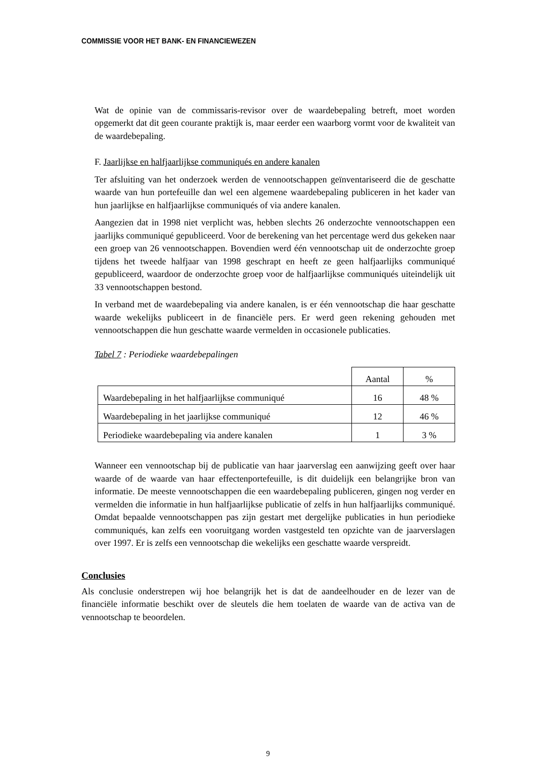COMMISSIE VOOR HET BANK- EN FINANCIEWEZEN
Wat de opinie van de commissaris-revisor over de waardebepaling betreft, moet worden opgemerkt dat dit geen courante praktijk is, maar eerder een waarborg vormt voor de kwaliteit van de waardebepaling.
F. Jaarlijkse en halfjaarlijkse communiqués en andere kanalen
Ter afsluiting van het onderzoek werden de vennootschappen geïnventariseerd die de geschatte waarde van hun portefeuille dan wel een algemene waardebepaling publiceren in het kader van hun jaarlijkse en halfjaarlijkse communiqués of via andere kanalen.
Aangezien dat in 1998 niet verplicht was, hebben slechts 26 onderzochte vennootschappen een jaarlijks communiqué gepubliceerd. Voor de berekening van het percentage werd dus gekeken naar een groep van 26 vennootschappen. Bovendien werd één vennootschap uit de onderzochte groep tijdens het tweede halfjaar van 1998 geschrapt en heeft ze geen halfjaarlijks communiqué gepubliceerd, waardoor de onderzochte groep voor de halfjaarlijkse communiqués uiteindelijk uit 33 vennootschappen bestond.
In verband met de waardebepaling via andere kanalen, is er één vennootschap die haar geschatte waarde wekelijks publiceert in de financiële pers. Er werd geen rekening gehouden met vennootschappen die hun geschatte waarde vermelden in occasionele publicaties.
Tabel 7 : Periodieke waardebepalingen
| | Aantal | % |
| Waardebepaling in het halfjaarlijkse communiqué | 16 | 48 % |
| Waardebepaling in het jaarlijkse communiqué | 12 | 46 % |
| Periodieke waardebepaling via andere kanalen | 1 | 3 % |
Wanneer een vennootschap bij de publicatie van haar jaarverslag een aanwijzing geeft over haar waarde of de waarde van haar effectenportefeuille, is dit duidelijk een belangrijke bron van informatie. De meeste vennootschappen die een waardebepaling publiceren, gingen nog verder en vermelden die informatie in hun halfjaarlijkse publicatie of zelfs in hun halfjaarlijks communiqué. Omdat bepaalde vennootschappen pas zijn gestart met dergelijke publicaties in hun periodieke communiqués, kan zelfs een vooruitgang worden vastgesteld ten opzichte van de jaarverslagen over 1997. Er is zelfs een vennootschap die wekelijks een geschatte waarde verspreidt.
Conclusies
Als conclusie onderstrepen wij hoe belangrijk het is dat de aandeelhouder en de lezer van de financiële informatie beschikt over de sleutels die hem toelaten de waarde van de activa van de vennootschap te beoordelen.
9